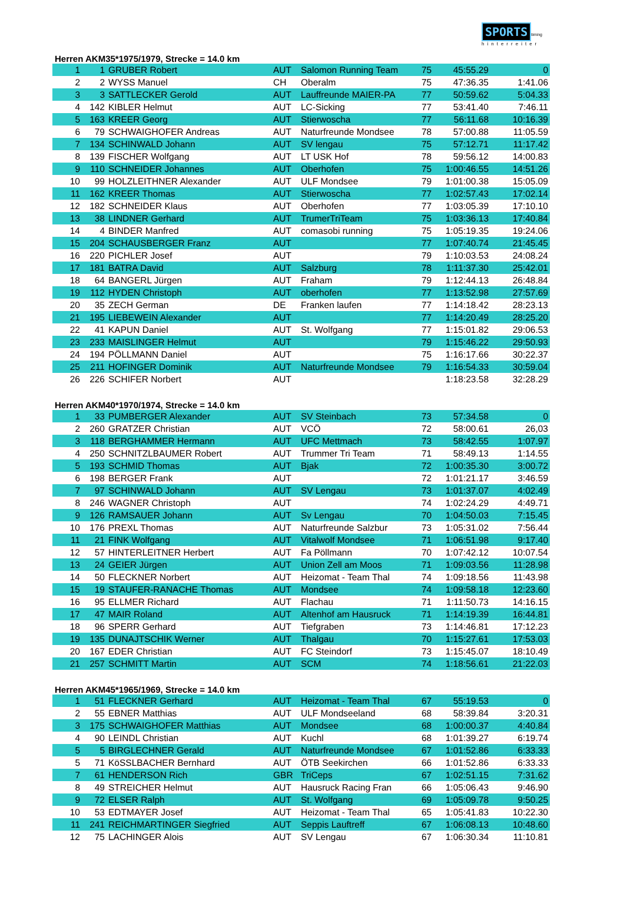SPORTS timing
hinterreiter
Herren AKM35*1975/1979, Strecke = 14.0 km
| 1 | 1 | GRUBER Robert | AUT | Salomon Running Team | 75 | 45:55.29 | 0 |
| 2 | 2 | WYSS Manuel | CH | Oberalm | 75 | 47:36.35 | 1:41.06 |
| 3 | 3 | SATTLECKER Gerold | AUT | Lauffreunde MAIER-PA | 77 | 50:59.62 | 5:04.33 |
| 4 | 142 | KIBLER Helmut | AUT | LC-Sicking | 77 | 53:41.40 | 7:46.11 |
| 5 | 163 | KREER Georg | AUT | Stierwoscha | 77 | 56:11.68 | 10:16.39 |
| 6 | 79 | SCHWAIGHOFER Andreas | AUT | Naturfreunde Mondsee | 78 | 57:00.88 | 11:05.59 |
| 7 | 134 | SCHINWALD Johann | AUT | SV lengau | 75 | 57:12.71 | 11:17.42 |
| 8 | 139 | FISCHER Wolfgang | AUT | LT USK Hof | 78 | 59:56.12 | 14:00.83 |
| 9 | 110 | SCHNEIDER Johannes | AUT | Oberhofen | 75 | 1:00:46.55 | 14:51.26 |
| 10 | 99 | HOLZLEITHNER Alexander | AUT | ULF Mondsee | 79 | 1:01:00.38 | 15:05.09 |
| 11 | 162 | KREER Thomas | AUT | Stierwoscha | 77 | 1:02:57.43 | 17:02.14 |
| 12 | 182 | SCHNEIDER Klaus | AUT | Oberhofen | 77 | 1:03:05.39 | 17:10.10 |
| 13 | 38 | LINDNER Gerhard | AUT | TrumerTriTeam | 75 | 1:03:36.13 | 17:40.84 |
| 14 | 4 | BINDER Manfred | AUT | comasobi running | 75 | 1:05:19.35 | 19:24.06 |
| 15 | 204 | SCHAUSBERGER Franz | AUT | | 77 | 1:07:40.74 | 21:45.45 |
| 16 | 220 | PICHLER Josef | AUT | | 79 | 1:10:03.53 | 24:08.24 |
| 17 | 181 | BATRA David | AUT | Salzburg | 78 | 1:11:37.30 | 25:42.01 |
| 18 | 64 | BANGERL Jürgen | AUT | Fraham | 79 | 1:12:44.13 | 26:48.84 |
| 19 | 112 | HYDEN Christoph | AUT | oberhofen | 77 | 1:13:52.98 | 27:57.69 |
| 20 | 35 | ZECH German | DE | Franken laufen | 77 | 1:14:18.42 | 28:23.13 |
| 21 | 195 | LIEBEWEIN Alexander | AUT | | 77 | 1:14:20.49 | 28:25.20 |
| 22 | 41 | KAPUN Daniel | AUT | St. Wolfgang | 77 | 1:15:01.82 | 29:06.53 |
| 23 | 233 | MAISLINGER Helmut | AUT | | 79 | 1:15:46.22 | 29:50.93 |
| 24 | 194 | PÖLLMANN Daniel | AUT | | 75 | 1:16:17.66 | 30:22.37 |
| 25 | 211 | HOFINGER Dominik | AUT | Naturfreunde Mondsee | 79 | 1:16:54.33 | 30:59.04 |
| 26 | 226 | SCHIFER Norbert | AUT | | | 1:18:23.58 | 32:28.29 |
Herren AKM40*1970/1974, Strecke = 14.0 km
| 1 | 33 | PUMBERGER Alexander | AUT | SV Steinbach | 73 | 57:34.58 | 0 |
| 2 | 260 | GRATZER Christian | AUT | VCÖ | 72 | 58:00.61 | 26,03 |
| 3 | 118 | BERGHAMMER Hermann | AUT | UFC Mettmach | 73 | 58:42.55 | 1:07.97 |
| 4 | 250 | SCHNITZLBAUMER Robert | AUT | Trummer Tri Team | 71 | 58:49.13 | 1:14.55 |
| 5 | 193 | SCHMID Thomas | AUT | Bjak | 72 | 1:00:35.30 | 3:00.72 |
| 6 | 198 | BERGER Frank | AUT | | 72 | 1:01:21.17 | 3:46.59 |
| 7 | 97 | SCHINWALD Johann | AUT | SV Lengau | 73 | 1:01:37.07 | 4:02.49 |
| 8 | 246 | WAGNER Christoph | AUT | | 74 | 1:02:24.29 | 4:49.71 |
| 9 | 126 | RAMSAUER Johann | AUT | Sv Lengau | 70 | 1:04:50.03 | 7:15.45 |
| 10 | 176 | PREXL Thomas | AUT | Naturfreunde Salzbur | 73 | 1:05:31.02 | 7:56.44 |
| 11 | 21 | FINK Wolfgang | AUT | Vitalwolf Mondsee | 71 | 1:06:51.98 | 9:17.40 |
| 12 | 57 | HINTERLEITNER Herbert | AUT | Fa Pöllmann | 70 | 1:07:42.12 | 10:07.54 |
| 13 | 24 | GEIER Jürgen | AUT | Union Zell am Moos | 71 | 1:09:03.56 | 11:28.98 |
| 14 | 50 | FLECKNER Norbert | AUT | Heizomat - Team Thal | 74 | 1:09:18.56 | 11:43.98 |
| 15 | 19 | STAUFER-RANACHE Thomas | AUT | Mondsee | 74 | 1:09:58.18 | 12:23.60 |
| 16 | 95 | ELLMER Richard | AUT | Flachau | 71 | 1:11:50.73 | 14:16.15 |
| 17 | 47 | MAIR Roland | AUT | Altenhof am Hausruck | 71 | 1:14:19.39 | 16:44.81 |
| 18 | 96 | SPERR Gerhard | AUT | Tiefgraben | 73 | 1:14:46.81 | 17:12.23 |
| 19 | 135 | DUNAJTSCHIK Werner | AUT | Thalgau | 70 | 1:15:27.61 | 17:53.03 |
| 20 | 167 | EDER Christian | AUT | FC Steindorf | 73 | 1:15:45.07 | 18:10.49 |
| 21 | 257 | SCHMITT Martin | AUT | SCM | 74 | 1:18:56.61 | 21:22.03 |
Herren AKM45*1965/1969, Strecke = 14.0 km
| 1 | 51 | FLECKNER Gerhard | AUT | Heizomat - Team Thal | 67 | 55:19.53 | 0 |
| 2 | 55 | EBNER Matthias | AUT | ULF Mondseeland | 68 | 58:39.84 | 3:20.31 |
| 3 | 175 | SCHWAIGHOFER Matthias | AUT | Mondsee | 68 | 1:00:00.37 | 4:40.84 |
| 4 | 90 | LEINDL Christian | AUT | Kuchl | 68 | 1:01:39.27 | 6:19.74 |
| 5 | 5 | BIRGLECHNER Gerald | AUT | Naturfreunde Mondsee | 67 | 1:01:52.86 | 6:33.33 |
| 5 | 71 | KöSSLBACHER Bernhard | AUT | ÖTB Seekirchen | 66 | 1:01:52.86 | 6:33.33 |
| 7 | 61 | HENDERSON Rich | GBR | TriCeps | 67 | 1:02:51.15 | 7:31.62 |
| 8 | 49 | STREICHER Helmut | AUT | Hausruck Racing Fran | 66 | 1:05:06.43 | 9:46.90 |
| 9 | 72 | ELSER Ralph | AUT | St. Wolfgang | 69 | 1:05:09.78 | 9:50.25 |
| 10 | 53 | EDTMAYER Josef | AUT | Heizomat - Team Thal | 65 | 1:05:41.83 | 10:22.30 |
| 11 | 241 | REICHMARTINGER Siegfried | AUT | Seppis Lauftreff | 67 | 1:06:08.13 | 10:48.60 |
| 12 | 75 | LACHINGER Alois | AUT | SV Lengau | 67 | 1:06:30.34 | 11:10.81 |